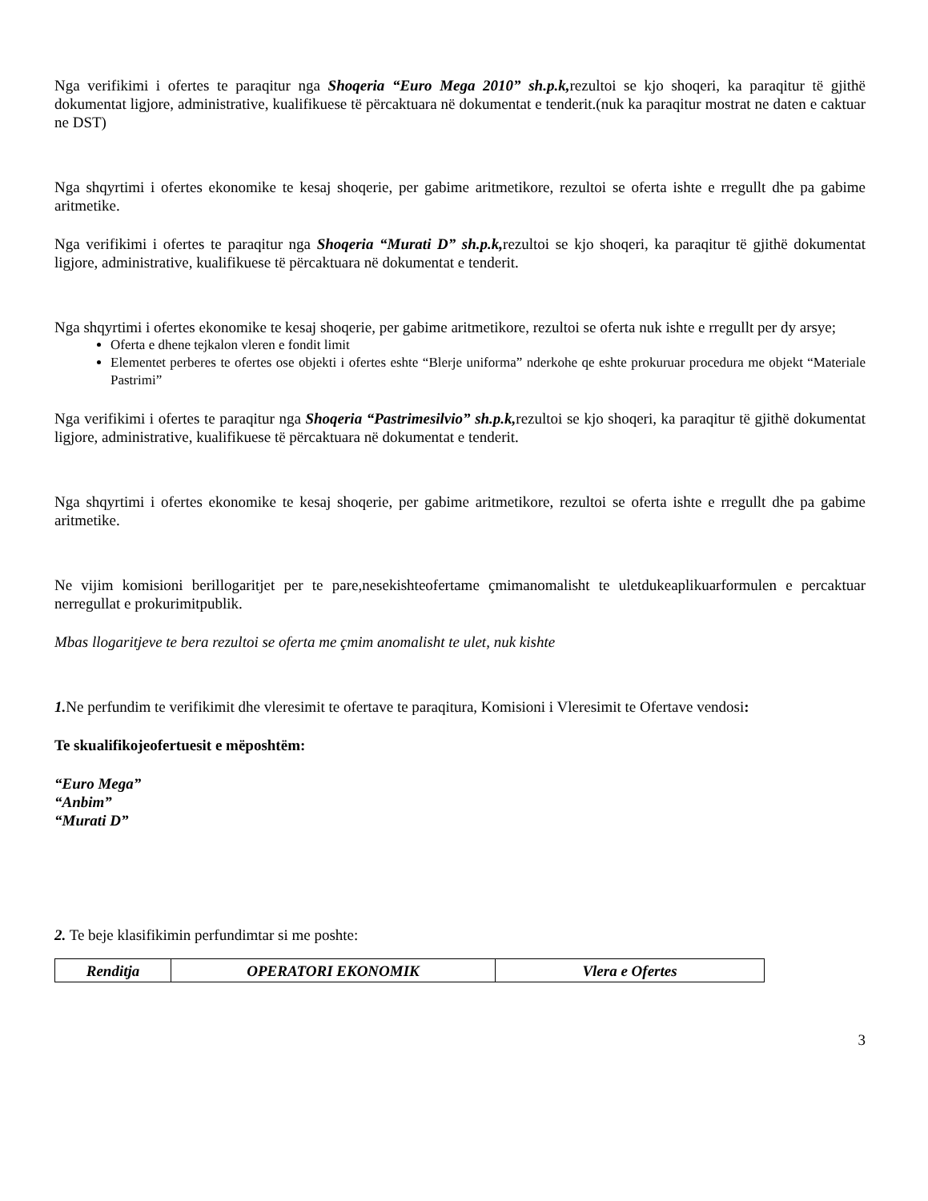Nga verifikimi i ofertes te paraqitur nga Shoqeria “Euro Mega 2010” sh.p.k, rezultoi se kjo shoqeri, ka paraqitur të gjithë dokumentat ligjore, administrative, kualifikuese të përcaktuara në dokumentat e tenderit.(nuk ka paraqitur mostrat ne daten e caktuar ne DST)
Nga shqyrtimi i ofertes ekonomike te kesaj shoqerie, per gabime aritmetikore, rezultoi se oferta ishte e rregullt dhe pa gabime aritmetike.
Nga verifikimi i ofertes te paraqitur nga Shoqeria “Murati D” sh.p.k, rezultoi se kjo shoqeri, ka paraqitur të gjithë dokumentat ligjore, administrative, kualifikuese të përcaktuara në dokumentat e tenderit.
Nga shqyrtimi i ofertes ekonomike te kesaj shoqerie, per gabime aritmetikore, rezultoi se oferta nuk ishte e rregullt per dy arsye;
Oferta e dhene tejkalon vleren e fondit limit
Elementet perberes te ofertes ose objekti i ofertes eshte “Blerje uniforma” nderkohe qe eshte prokuruar procedura me objekt “Materiale Pastrimi”
Nga verifikimi i ofertes te paraqitur nga Shoqeria “Pastrimesilvio” sh.p.k, rezultoi se kjo shoqeri, ka paraqitur të gjithë dokumentat ligjore, administrative, kualifikuese të përcaktuara në dokumentat e tenderit.
Nga shqyrtimi i ofertes ekonomike te kesaj shoqerie, per gabime aritmetikore, rezultoi se oferta ishte e rregullt dhe pa gabime aritmetike.
Ne vijim komisioni berillogaritjet per te pare,nesekishteofertame çmimanomalisht te uletdukeaplikuarformulen e percaktuar nerregullat e prokurimitpublik.
Mbas llogaritjeve te bera rezultoi se oferta me çmim anomalisht te ulet, nuk kishte
1. Ne perfundim te verifikimit dhe vleresimit te ofertave te paraqitura, Komisioni i Vleresimit te Ofertave vendosi:
Te skualifikojeofertuesit e mëposhtëm:
“Euro Mega”
“Anbim”
“Murati D”
2. Te beje klasifikimin perfundimtar si me poshte:
| Renditja | OPERATORI EKONOMIK | Vlera e Ofertes |
| --- | --- | --- |
3